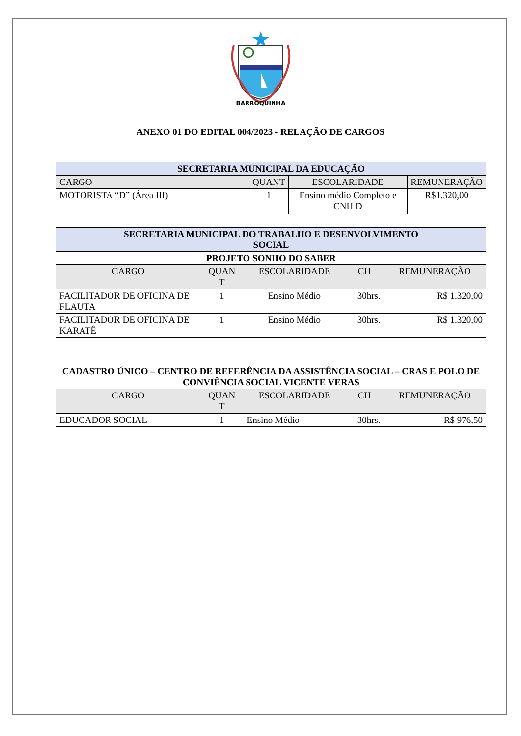BARROQUINHA
ANEXO 01 DO EDITAL 004/2023 - RELAÇÃO DE CARGOS
| SECRETARIA MUNICIPAL DA EDUCAÇÃO | | | |
| CARGO | QUANT | ESCOLARIDADE | REMUNERAÇÃO |
| MOTORISTA “D” (Área III) | 1 | Ensino médio Completo e CNH D | R$1.320,00 |
| SECRETARIA MUNICIPAL DO TRABALHO E DESENVOLVIMENTO SOCIAL | | | | |
| PROJETO SONHO DO SABER | | | | |
| CARGO | QUAN T | ESCOLARIDADE | CH | REMUNERAÇÃO |
| FACILITADOR DE OFICINA DE FLAUTA | 1 | Ensino Médio | 30hrs. | R$ 1.320,00 |
| FACILITADOR DE OFICINA DE KARATÊ | 1 | Ensino Médio | 30hrs. | R$ 1.320,00 |
| CADASTRO ÚNICO – CENTRO DE REFERÊNCIA DA ASSISTÊNCIA SOCIAL – CRAS E POLO DE CONVIÊNCIA SOCIAL VICENTE VERAS | | | | |
| CARGO | QUAN T | ESCOLARIDADE | CH | REMUNERAÇÃO |
| EDUCADOR SOCIAL | 1 | Ensino Médio | 30hrs. | R$ 976,50 |